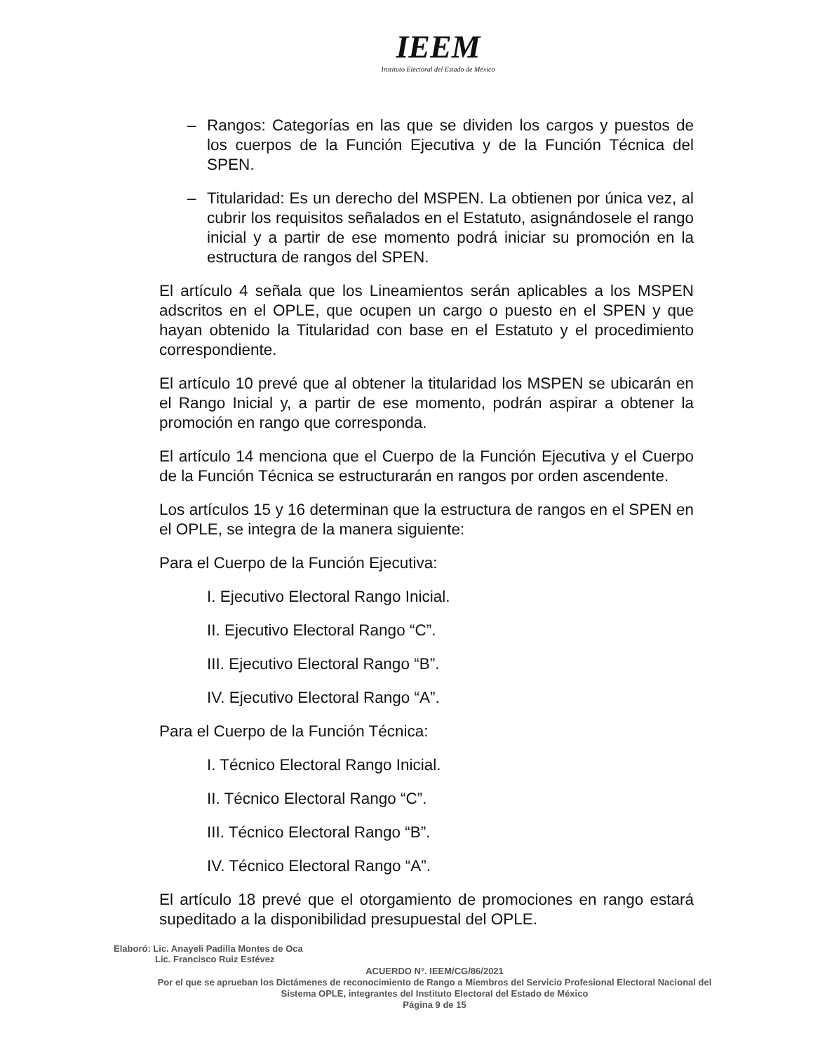IEEM
Instituto Electoral del Estado de México
– Rangos: Categorías en las que se dividen los cargos y puestos de los cuerpos de la Función Ejecutiva y de la Función Técnica del SPEN.
– Titularidad: Es un derecho del MSPEN. La obtienen por única vez, al cubrir los requisitos señalados en el Estatuto, asignándosele el rango inicial y a partir de ese momento podrá iniciar su promoción en la estructura de rangos del SPEN.
El artículo 4 señala que los Lineamientos serán aplicables a los MSPEN adscritos en el OPLE, que ocupen un cargo o puesto en el SPEN y que hayan obtenido la Titularidad con base en el Estatuto y el procedimiento correspondiente.
El artículo 10 prevé que al obtener la titularidad los MSPEN se ubicarán en el Rango Inicial y, a partir de ese momento, podrán aspirar a obtener la promoción en rango que corresponda.
El artículo 14 menciona que el Cuerpo de la Función Ejecutiva y el Cuerpo de la Función Técnica se estructurarán en rangos por orden ascendente.
Los artículos 15 y 16 determinan que la estructura de rangos en el SPEN en el OPLE, se integra de la manera siguiente:
Para el Cuerpo de la Función Ejecutiva:
I. Ejecutivo Electoral Rango Inicial.
II. Ejecutivo Electoral Rango “C”.
III. Ejecutivo Electoral Rango “B”.
IV. Ejecutivo Electoral Rango “A”.
Para el Cuerpo de la Función Técnica:
I. Técnico Electoral Rango Inicial.
II. Técnico Electoral Rango “C”.
III. Técnico Electoral Rango “B”.
IV. Técnico Electoral Rango “A”.
El artículo 18 prevé que el otorgamiento de promociones en rango estará supeditado a la disponibilidad presupuestal del OPLE.
Elaboró: Lic. Anayeli Padilla Montes de Oca
Lic. Francisco Ruiz Estévez
ACUERDO N°. IEEM/CG/86/2021
Por el que se aprueban los Dictámenes de reconocimiento de Rango a Miembros del Servicio Profesional Electoral Nacional del Sistema OPLE, integrantes del Instituto Electoral del Estado de México
Página 9 de 15